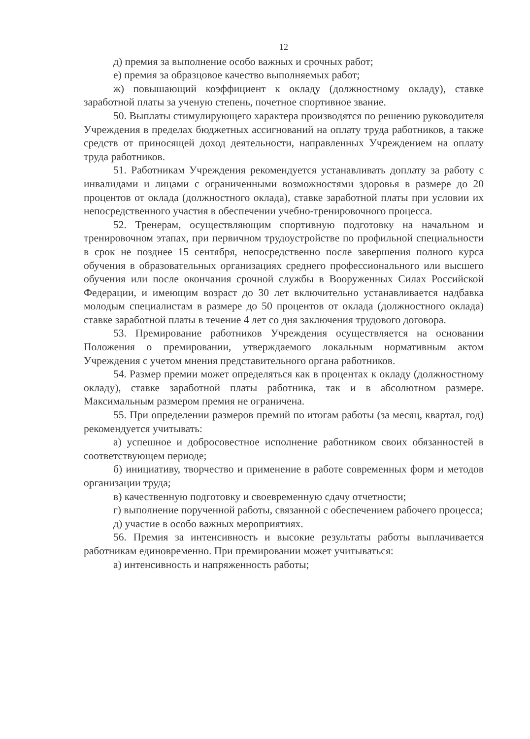12
д) премия за выполнение особо важных и срочных работ;
е) премия за образцовое качество выполняемых работ;
ж) повышающий коэффициент к окладу (должностному окладу), ставке заработной платы за ученую степень, почетное спортивное звание.
50. Выплаты стимулирующего характера производятся по решению руководителя Учреждения в пределах бюджетных ассигнований на оплату труда работников, а также средств от приносящей доход деятельности, направленных Учреждением на оплату труда работников.
51. Работникам Учреждения рекомендуется устанавливать доплату за работу с инвалидами и лицами с ограниченными возможностями здоровья в размере до 20 процентов от оклада (должностного оклада), ставке заработной платы при условии их непосредственного участия в обеспечении учебно-тренировочного процесса.
52. Тренерам, осуществляющим спортивную подготовку на начальном и тренировочном этапах, при первичном трудоустройстве по профильной специальности в срок не позднее 15 сентября, непосредственно после завершения полного курса обучения в образовательных организациях среднего профессионального или высшего обучения или после окончания срочной службы в Вооруженных Силах Российской Федерации, и имеющим возраст до 30 лет включительно устанавливается надбавка молодым специалистам в размере до 50 процентов от оклада (должностного оклада) ставке заработной платы в течение 4 лет со дня заключения трудового договора.
53. Премирование работников Учреждения осуществляется на основании Положения о премировании, утверждаемого локальным нормативным актом Учреждения с учетом мнения представительного органа работников.
54. Размер премии может определяться как в процентах к окладу (должностному окладу), ставке заработной платы работника, так и в абсолютном размере. Максимальным размером премия не ограничена.
55. При определении размеров премий по итогам работы (за месяц, квартал, год) рекомендуется учитывать:
а) успешное и добросовестное исполнение работником своих обязанностей в соответствующем периоде;
б) инициативу, творчество и применение в работе современных форм и методов организации труда;
в) качественную подготовку и своевременную сдачу отчетности;
г) выполнение порученной работы, связанной с обеспечением рабочего процесса;
д) участие в особо важных мероприятиях.
56. Премия за интенсивность и высокие результаты работы выплачивается работникам единовременно. При премировании может учитываться:
а) интенсивность и напряженность работы;